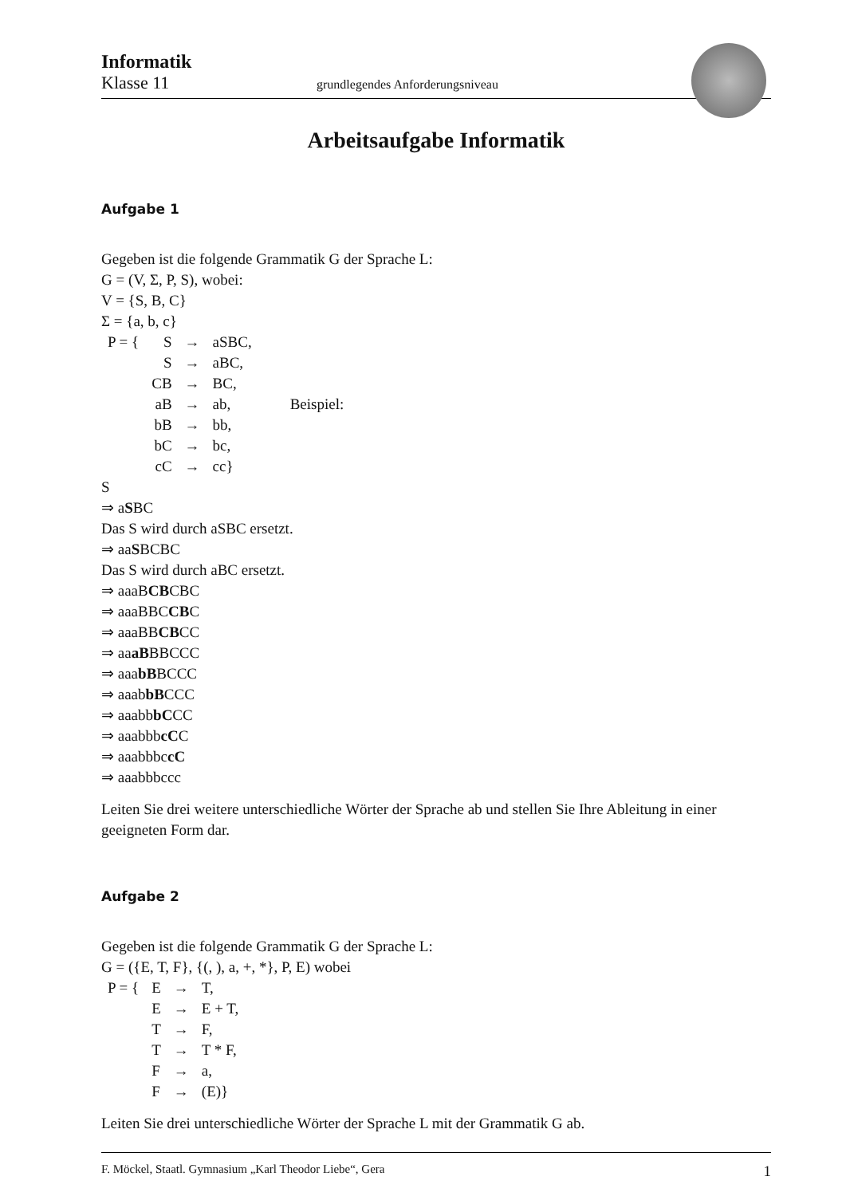Informatik
Klasse 11 grundlegendes Anforderungsniveau
Arbeitsaufgabe Informatik
Aufgabe 1
Gegeben ist die folgende Grammatik G der Sprache L:
G = (V, Σ, P, S), wobei:
V = {S, B, C}
Σ = {a, b, c}
| P = { | S | → | aSBC, | |
| | S | → | aBC, | |
| | CB | → | BC, | |
| | aB | → | ab, | Beispiel: |
| | bB | → | bb, | |
| | bC | → | bc, | |
| | cC | → | cc} | |
S
⇒ aSBC
Das S wird durch aSBC ersetzt.
⇒ aaSBCBC
Das S wird durch aBC ersetzt.
⇒ aaaBCBCBC
⇒ aaaBBCCBC
⇒ aaaBBCBCC
⇒ aaaBBBCCC
⇒ aaabBBCCC
⇒ aaabbBCCC
⇒ aaabbbCCC
⇒ aaabbbcCC
⇒ aaabbbccC
⇒ aaabbbccc
Leiten Sie drei weitere unterschiedliche Wörter der Sprache ab und stellen Sie Ihre Ableitung in einer geeigneten Form dar.
Aufgabe 2
Gegeben ist die folgende Grammatik G der Sprache L:
G = ({E, T, F}, {(, ), a, +, *}, P, E) wobei
| P = { | E | → | T, |
| | E | → | E + T, |
| | T | → | F, |
| | T | → | T * F, |
| | F | → | a, |
| | F | → | (E)} |
Leiten Sie drei unterschiedliche Wörter der Sprache L mit der Grammatik G ab.
F. Möckel, Staatl. Gymnasium „Karl Theodor Liebe“, Gera 1